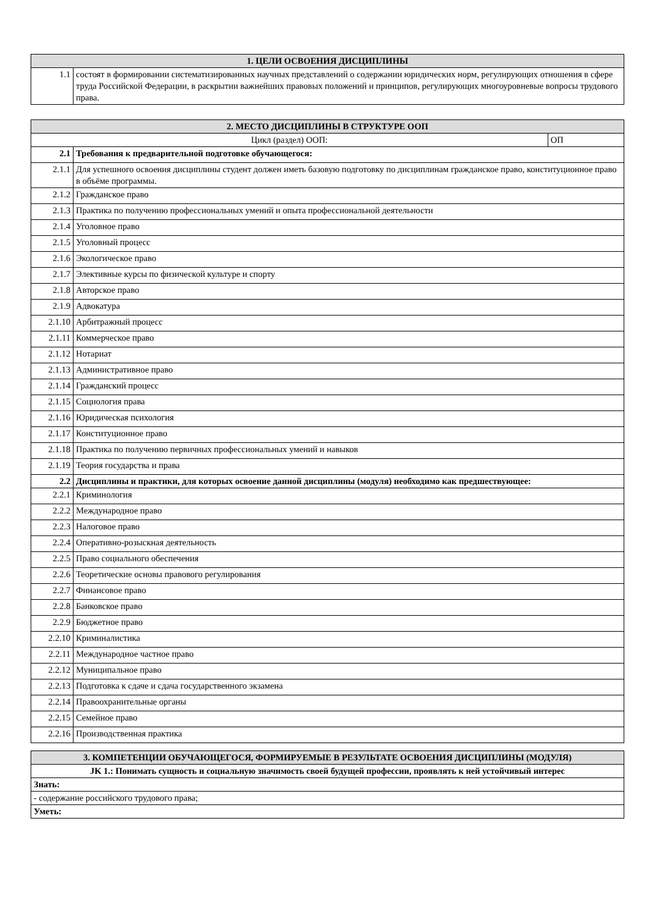| 1. ЦЕЛИ ОСВОЕНИЯ ДИСЦИПЛИНЫ | |
| --- | --- |
| 1.1 | состоят в формировании систематизированных научных представлений о содержании юридических норм, регулирующих отношения в сфере труда Российской Федерации, в раскрытии важнейших правовых положений и принципов, регулирующих многоуровневые вопросы трудового права. |
| 2. МЕСТО ДИСЦИПЛИНЫ В СТРУКТУРЕ ООП | | |
| --- | --- | --- |
| Цикл (раздел) ООП: | | ОП |
| 2.1 | Требования к предварительной подготовке обучающегося: | |
| 2.1.1 | Для успешного освоения дисциплины студент должен иметь базовую подготовку по дисциплинам гражданское право, конституционное право в объёме программы. | |
| 2.1.2 | Гражданское право | |
| 2.1.3 | Практика по получению профессиональных умений и опыта профессиональной деятельности | |
| 2.1.4 | Уголовное право | |
| 2.1.5 | Уголовный процесс | |
| 2.1.6 | Экологическое право | |
| 2.1.7 | Элективные курсы по физической культуре и спорту | |
| 2.1.8 | Авторское право | |
| 2.1.9 | Адвокатура | |
| 2.1.10 | Арбитражный процесс | |
| 2.1.11 | Коммерческое право | |
| 2.1.12 | Нотариат | |
| 2.1.13 | Административное право | |
| 2.1.14 | Гражданский процесс | |
| 2.1.15 | Социология права | |
| 2.1.16 | Юридическая психология | |
| 2.1.17 | Конституционное право | |
| 2.1.18 | Практика по получению первичных профессиональных умений и навыков | |
| 2.1.19 | Теория государства и права | |
| 2.2 | Дисциплины и практики, для которых освоение данной дисциплины (модуля) необходимо как предшествующее: | |
| 2.2.1 | Криминология | |
| 2.2.2 | Международное право | |
| 2.2.3 | Налоговое право | |
| 2.2.4 | Оперативно-розыскная деятельность | |
| 2.2.5 | Право социального обеспечения | |
| 2.2.6 | Теоретические основы правового регулирования | |
| 2.2.7 | Финансовое право | |
| 2.2.8 | Банковское право | |
| 2.2.9 | Бюджетное право | |
| 2.2.10 | Криминалистика | |
| 2.2.11 | Международное частное право | |
| 2.2.12 | Муниципальное право | |
| 2.2.13 | Подготовка к сдаче и сдача государственного экзамена | |
| 2.2.14 | Правоохранительные органы | |
| 2.2.15 | Семейное право | |
| 2.2.16 | Производственная практика | |
| 3. КОМПЕТЕНЦИИ ОБУЧАЮЩЕГОСЯ, ФОРМИРУЕМЫЕ В РЕЗУЛЬТАТЕ ОСВОЕНИЯ ДИСЦИПЛИНЫ (МОДУЛЯ) |
| --- |
| JK 1.: Понимать сущность и социальную значимость своей будущей профессии, проявлять к ней устойчивый интерес |
| Знать: |
| - содержание российского трудового права; |
| Уметь: |